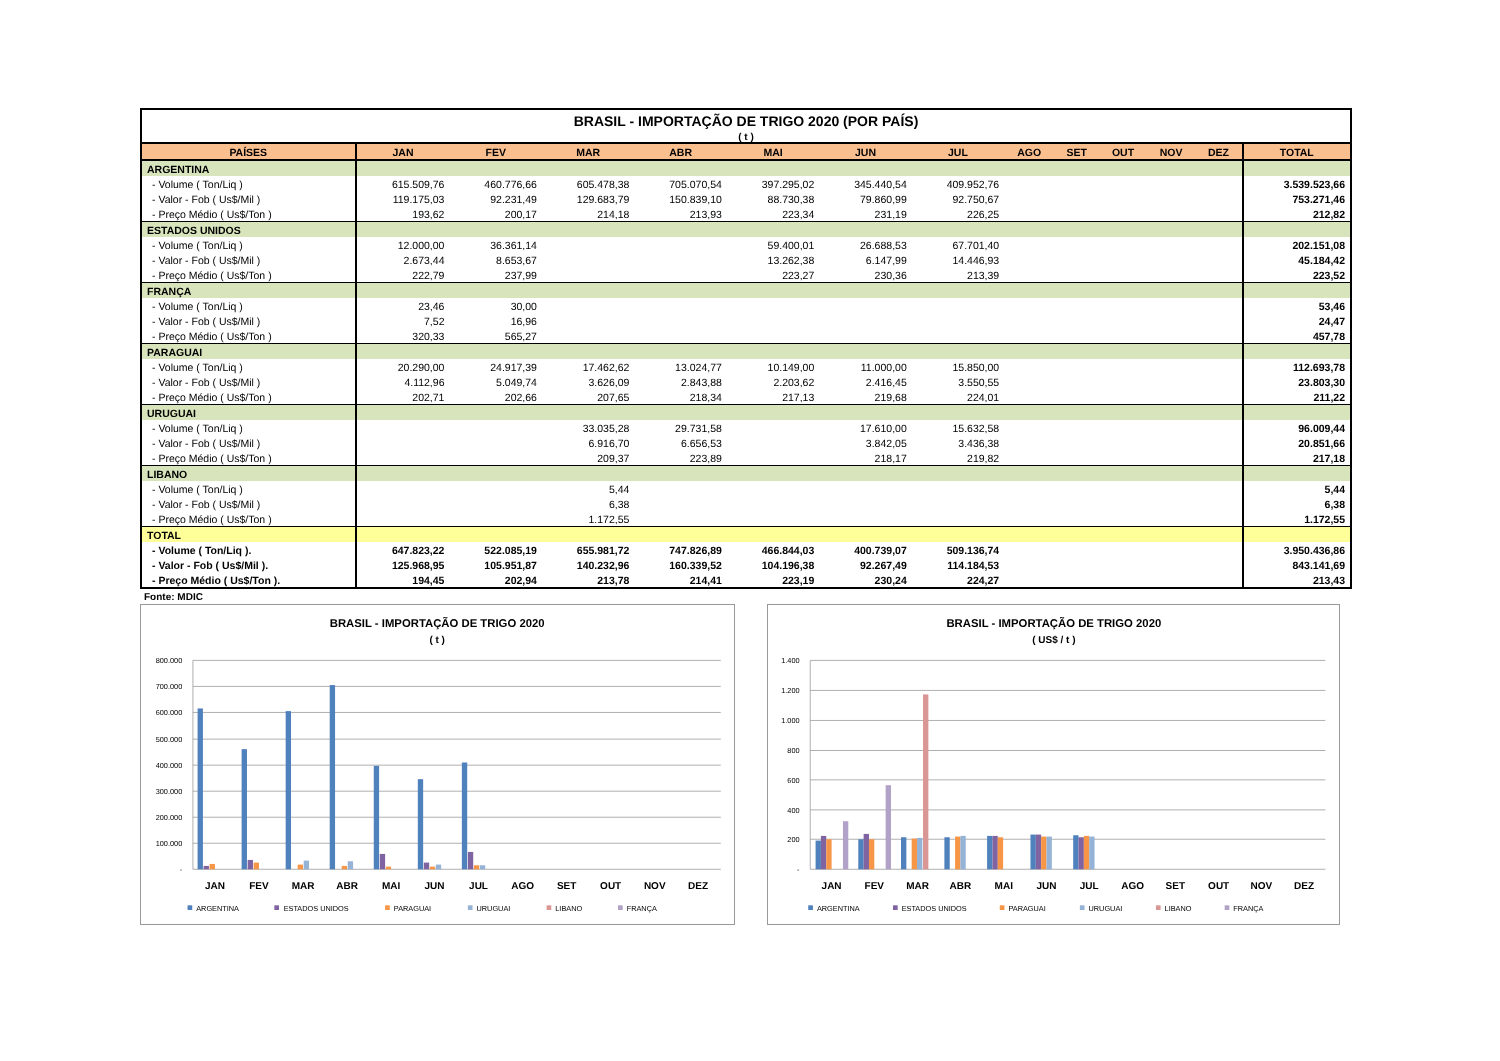| BRASIL - IMPORTAÇÃO DE TRIGO 2020 (POR PAÍS) | | | | | | | | | | | | | |
| ( t ) | | | | | | | | | | | | | |
| PAÍSES | JAN | FEV | MAR | ABR | MAI | JUN | JUL | AGO | SET | OUT | NOV | DEZ | TOTAL |
| ARGENTINA | | | | | | | | | | | | | |
| - Volume ( Ton/Liq ) | 615.509,76 | 460.776,66 | 605.478,38 | 705.070,54 | 397.295,02 | 345.440,54 | 409.952,76 | | | | | | 3.539.523,66 |
| - Valor - Fob ( Us$/Mil ) | 119.175,03 | 92.231,49 | 129.683,79 | 150.839,10 | 88.730,38 | 79.860,99 | 92.750,67 | | | | | | 753.271,46 |
| - Preço Médio ( Us$/Ton ) | 193,62 | 200,17 | 214,18 | 213,93 | 223,34 | 231,19 | 226,25 | | | | | | 212,82 |
| ESTADOS UNIDOS | | | | | | | | | | | | | |
| - Volume ( Ton/Liq ) | 12.000,00 | 36.361,14 | | | 59.400,01 | 26.688,53 | 67.701,40 | | | | | | 202.151,08 |
| - Valor - Fob ( Us$/Mil ) | 2.673,44 | 8.653,67 | | | 13.262,38 | 6.147,99 | 14.446,93 | | | | | | 45.184,42 |
| - Preço Médio ( Us$/Ton ) | 222,79 | 237,99 | | | 223,27 | 230,36 | 213,39 | | | | | | 223,52 |
| FRANÇA | | | | | | | | | | | | | |
| - Volume ( Ton/Liq ) | 23,46 | 30,00 | | | | | | | | | | | 53,46 |
| - Valor - Fob ( Us$/Mil ) | 7,52 | 16,96 | | | | | | | | | | | 24,47 |
| - Preço Médio ( Us$/Ton ) | 320,33 | 565,27 | | | | | | | | | | | 457,78 |
| PARAGUAI | | | | | | | | | | | | | |
| - Volume ( Ton/Liq ) | 20.290,00 | 24.917,39 | 17.462,62 | 13.024,77 | 10.149,00 | 11.000,00 | 15.850,00 | | | | | | 112.693,78 |
| - Valor - Fob ( Us$/Mil ) | 4.112,96 | 5.049,74 | 3.626,09 | 2.843,88 | 2.203,62 | 2.416,45 | 3.550,55 | | | | | | 23.803,30 |
| - Preço Médio ( Us$/Ton ) | 202,71 | 202,66 | 207,65 | 218,34 | 217,13 | 219,68 | 224,01 | | | | | | 211,22 |
| URUGUAI | | | | | | | | | | | | | |
| - Volume ( Ton/Liq ) | | | 33.035,28 | 29.731,58 | | 17.610,00 | 15.632,58 | | | | | | 96.009,44 |
| - Valor - Fob ( Us$/Mil ) | | | 6.916,70 | 6.656,53 | | 3.842,05 | 3.436,38 | | | | | | 20.851,66 |
| - Preço Médio ( Us$/Ton ) | | | 209,37 | 223,89 | | 218,17 | 219,82 | | | | | | 217,18 |
| LIBANO | | | | | | | | | | | | | |
| - Volume ( Ton/Liq ) | | | 5,44 | | | | | | | | | | 5,44 |
| - Valor - Fob ( Us$/Mil ) | | | 6,38 | | | | | | | | | | 6,38 |
| - Preço Médio ( Us$/Ton ) | | | 1.172,55 | | | | | | | | | | 1.172,55 |
| TOTAL | | | | | | | | | | | | | |
| - Volume ( Ton/Liq ). | 647.823,22 | 522.085,19 | 655.981,72 | 747.826,89 | 466.844,03 | 400.739,07 | 509.136,74 | | | | | | 3.950.436,86 |
| - Valor - Fob ( Us$/Mil ). | 125.968,95 | 105.951,87 | 140.232,96 | 160.339,52 | 104.196,38 | 92.267,49 | 114.184,53 | | | | | | 843.141,69 |
| - Preço Médio ( Us$/Ton ). | 194,45 | 202,94 | 213,78 | 214,41 | 223,19 | 230,24 | 224,27 | | | | | | 213,43 |
Fonte: MDIC
BRASIL - IMPORTAÇÃO DE TRIGO 2020
( t )
800.000
700.000
600.000
500.000
400.000
300.000
200.000
100.000
-
JAN
FEV
MAR
ABR
MAI
JUN
JUL
AGO
SET
OUT
NOV
DEZ
ARGENTINA
ESTADOS UNIDOS
PARAGUAI
URUGUAI
LIBANO
FRANÇA
BRASIL - IMPORTAÇÃO DE TRIGO 2020
( US$ / t )
1.400
1.200
1.000
800
600
400
200
-
JAN
FEV
MAR
ABR
MAI
JUN
JUL
AGO
SET
OUT
NOV
DEZ
ARGENTINA
ESTADOS UNIDOS
PARAGUAI
URUGUAI
LIBANO
FRANÇA